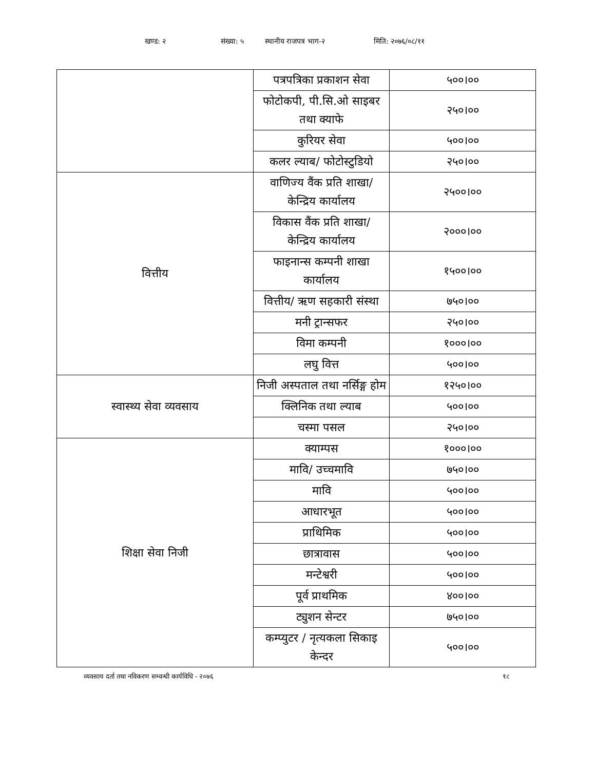खण्ड: २ संख्या: ५ स्थानीय राजपत्र भाग-२ मिति: २०७६/०८/११
| | पत्रपत्रिका प्रकाशन सेवा | ५००।०० |
| | फोटोकपी, पी.सि.ओ साइबर तथा क्याफे | २५०।०० |
| | कुरियर सेवा | ५००।०० |
| | कलर ल्याब/ फोटोस्टुडियो | २५०।०० |
| वित्तीय | वाणिज्य वैंक प्रति शाखा/केन्द्रिय कार्यालय | २५००।०० |
| | विकास वैंक प्रति शाखा/ केन्द्रिय कार्यालय | २०००।०० |
| | फाइनान्स कम्पनी शाखा कार्यालय | १५००।०० |
| | वित्तीय/ ऋण सहकारी संस्था | ७५०।०० |
| | मनी ट्रान्सफर | २५०।०० |
| | विमा कम्पनी | १०००।०० |
| | लघु वित्त | ५००।०० |
| स्वास्थ्य सेवा व्यवसाय | निजी अस्पताल तथा नर्सिङ्ग होम | १२५०।०० |
| | क्लिनिक तथा ल्याब | ५००।०० |
| | चस्मा पसल | २५०।०० |
| शिक्षा सेवा निजी | क्याम्पस | १०००।०० |
| | मावि/ उच्चमावि | ७५०।०० |
| | मावि | ५००।०० |
| | आधारभूत | ५००।०० |
| | प्राथिमिक | ५००।०० |
| | छात्रावास | ५००।०० |
| | मन्टेश्वरी | ५००।०० |
| | पूर्व प्राथमिक | ४००।०० |
| | ट्युशन सेन्टर | ७५०।०० |
| | कम्प्युटर / नृत्यकला सिकाइ केन्दर | ५००।०० |
व्यवसाय दर्ता तथा नविकरण सम्वन्धी कार्यविधि - २०७६ १८